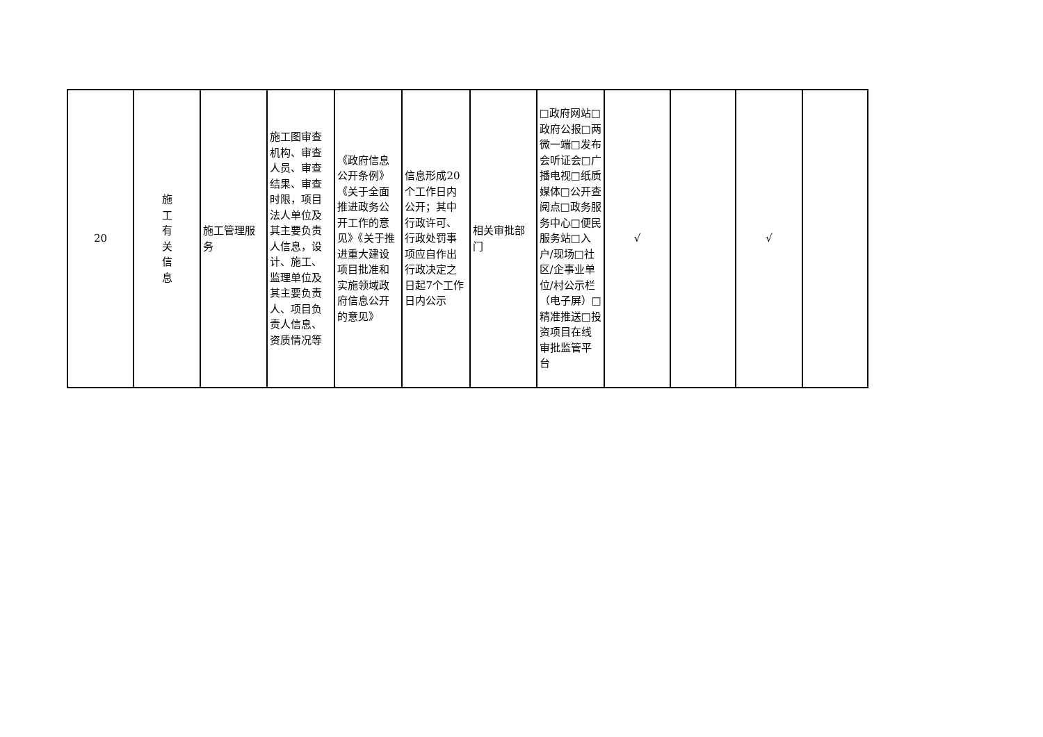| 20 | 施 工 有 关 信 息 | 施工管理服务 | 施工图审查机构、审查人员、审查结果、审查时限，项目法人单位及其主要负责人信息，设计、施工、监理单位及其主要负责人、项目负责人信息、资质情况等 | 《政府信息公开条例》《关于全面推进政务公开工作的意见》《关于推进重大建设项目批准和实施领域政府信息公开的意见》 | 信息形成20个工作日内公开；其中行政许可、行政处罚事项应自作出行政决定之日起7个工作日内公示 | 相关审批部门 | □政府网站□政府公报□两微一端□发布会听证会□广播电视□纸质媒体□公开查阅点□政务服务中心□便民服务站□入户/现场□社区/企事业单位/村公示栏（电子屏）□精准推送□投资项目在线审批监管平台 | √ | | √ | |